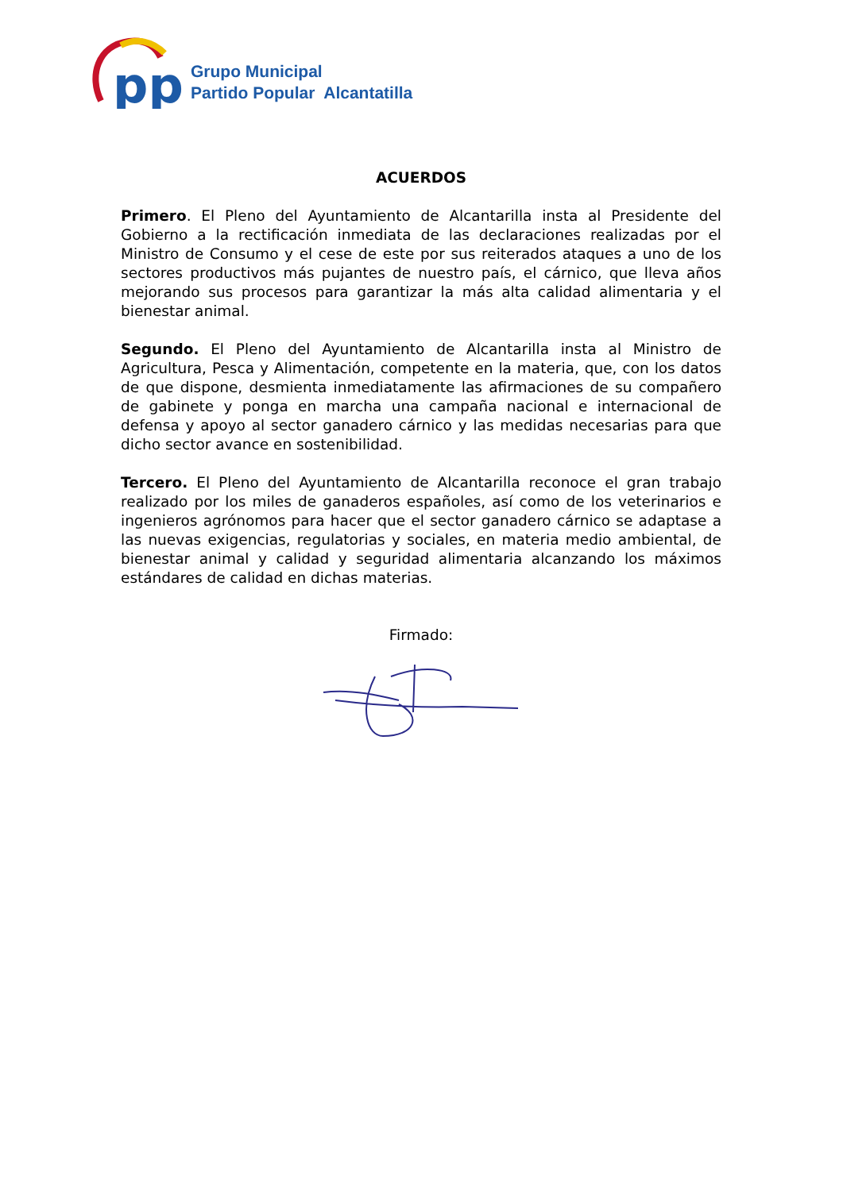pp
Grupo Municipal
Partido Popular Alcantatilla
ACUERDOS
Primero. El Pleno del Ayuntamiento de Alcantarilla insta al Presidente del Gobierno a la rectificación inmediata de las declaraciones realizadas por el Ministro de Consumo y el cese de este por sus reiterados ataques a uno de los sectores productivos más pujantes de nuestro país, el cárnico, que lleva años mejorando sus procesos para garantizar la más alta calidad alimentaria y el bienestar animal.
Segundo. El Pleno del Ayuntamiento de Alcantarilla insta al Ministro de Agricultura, Pesca y Alimentación, competente en la materia, que, con los datos de que dispone, desmienta inmediatamente las afirmaciones de su compañero de gabinete y ponga en marcha una campaña nacional e internacional de defensa y apoyo al sector ganadero cárnico y las medidas necesarias para que dicho sector avance en sostenibilidad.
Tercero. El Pleno del Ayuntamiento de Alcantarilla reconoce el gran trabajo realizado por los miles de ganaderos españoles, así como de los veterinarios e ingenieros agrónomos para hacer que el sector ganadero cárnico se adaptase a las nuevas exigencias, regulatorias y sociales, en materia medio ambiental, de bienestar animal y calidad y seguridad alimentaria alcanzando los máximos estándares de calidad en dichas materias.
Firmado: